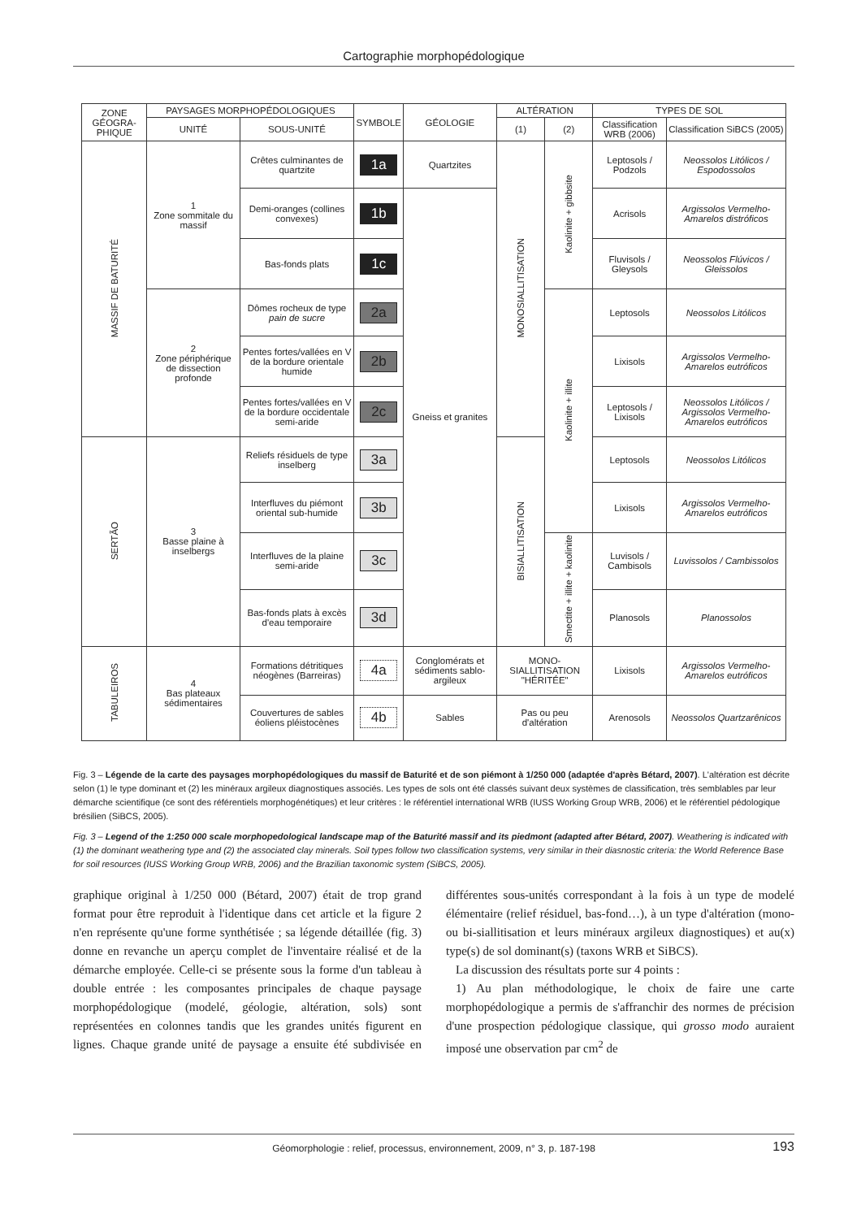Cartographie morphopédologique
| ZONE GÉOGRA-PHIQUE | PAYSAGES MORPHOPÉDOLOGIQUES | | SYMBOLE | GÉOLOGIE | ALTÉRATION | | TYPES DE SOL | |
| --- | --- | --- | --- | --- | --- | --- | --- | --- |
| | UNITÉ | SOUS-UNITÉ | | | (1) | (2) | Classification WRB (2006) | Classification SiBCS (2005) |
| MASSIF DE BATURITÉ | 1 Zone sommitale du massif | Crêtes culminantes de quartzite | 1a | Quartzites | MONOSIALLITISATION | Kaolinite + gibbsite | Leptosols / Podzols | Neossolos Litólicos / Espodossolos |
| | | Demi-oranges (collines convexes) | 1b | Gneiss et granites | | | Acrisols | Argissolos Vermelho-Amarelos distróficos |
| | | Bas-fonds plats | 1c | | | | Fluvisols / Gleysols | Neossolos Flúvicos / Gleissolos |
| | 2 Zone périphérique de dissection profonde | Dômes rocheux de type pain de sucre | 2a | | | Kaolinite + illite | Leptosols | Neossolos Litólicos |
| | | Pentes fortes/vallées en V de la bordure orientale humide | 2b | | | | Lixisols | Argissolos Vermelho-Amarelos eutróficos |
| | | Pentes fortes/vallées en V de la bordure occidentale semi-aride | 2c | | | | Leptosols / Lixisols | Neossolos Litólicos / Argissolos Vermelho-Amarelos eutróficos |
| SERTÃO | 3 Basse plaine à inselbergs | Reliefs résiduels de type inselberg | 3a | | BISIALLITISATION | | Leptosols | Neossolos Litólicos |
| | | Interfluves du piémont oriental sub-humide | 3b | | | | Lixisols | Argissolos Vermelho-Amarelos eutróficos |
| | | Interfluves de la plaine semi-aride | 3c | | | Smectite + illite + kaolinite | Luvisols / Cambisols | Luvissolos / Cambissolos |
| | | Bas-fonds plats à excès d'eau temporaire | 3d | | | | Planosols | Planossolos |
| TABULEIROS | 4 Bas plateaux sédimentaires | Formations détritiques néogènes (Barreiras) | 4a | Conglomérats et sédiments sablo-argileux | MONO-SIALLITISATION "HÉRITÉE" | | Lixisols | Argissolos Vermelho-Amarelos eutróficos |
| | | Couvertures de sables éoliens pléistocènes | 4b | Sables | Pas ou peu d'altération | | Arenosols | Neossolos Quartzarênicos |
Fig. 3 – Légende de la carte des paysages morphopédologiques du massif de Baturité et de son piémont à 1/250 000 (adaptée d'après Bétard, 2007). L'altération est décrite selon (1) le type dominant et (2) les minéraux argileux diagnostiques associés. Les types de sols ont été classés suivant deux systèmes de classification, très semblables par leur démarche scientifique (ce sont des référentiels morphogénétiques) et leur critères : le référentiel international WRB (IUSS Working Group WRB, 2006) et le référentiel pédologique brésilien (SiBCS, 2005).
Fig. 3 – Legend of the 1:250 000 scale morphopedological landscape map of the Baturité massif and its piedmont (adapted after Bétard, 2007). Weathering is indicated with (1) the dominant weathering type and (2) the associated clay minerals. Soil types follow two classification systems, very similar in their diasnostic criteria: the World Reference Base for soil resources (IUSS Working Group WRB, 2006) and the Brazilian taxonomic system (SiBCS, 2005).
graphique original à 1/250 000 (Bétard, 2007) était de trop grand format pour être reproduit à l'identique dans cet article et la figure 2 n'en représente qu'une forme synthétisée ; sa légende détaillée (fig. 3) donne en revanche un aperçu complet de l'inventaire réalisé et de la démarche employée. Celle-ci se présente sous la forme d'un tableau à double entrée : les composantes principales de chaque paysage morphopédologique (modelé, géologie, altération, sols) sont représentées en colonnes tandis que les grandes unités figurent en lignes. Chaque grande unité de paysage a ensuite été subdivisée en différentes sous-unités correspondant à la fois à un type de modelé élémentaire (relief résiduel, bas-fond…), à un type d'altération (mono- ou bi-siallitisation et leurs minéraux argileux diagnostiques) et au(x) type(s) de sol dominant(s) (taxons WRB et SiBCS).
La discussion des résultats porte sur 4 points :
1) Au plan méthodologique, le choix de faire une carte morphopédologique a permis de s'affranchir des normes de précision d'une prospection pédologique classique, qui grosso modo auraient imposé une observation par cm<sup>2</sup> de
Géomorphologie : relief, processus, environnement, 2009, n° 3, p. 187-198 193